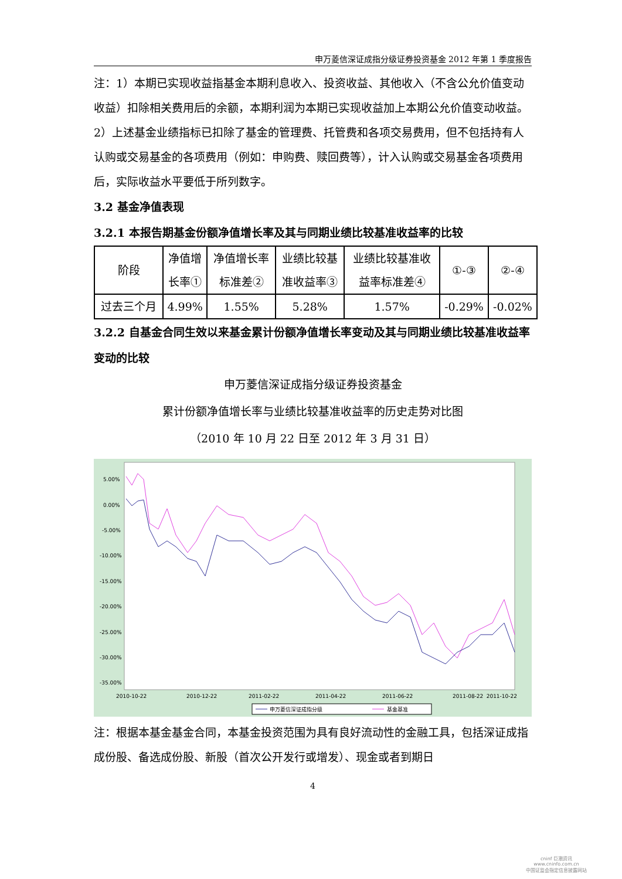申万菱信深证成指分级证券投资基金 2012 年第 1 季度报告
注：1）本期已实现收益指基金本期利息收入、投资收益、其他收入（不含公允价值变动收益）扣除相关费用后的余额，本期利润为本期已实现收益加上本期公允价值变动收益。
2）上述基金业绩指标已扣除了基金的管理费、托管费和各项交易费用，但不包括持有人认购或交易基金的各项费用（例如：申购费、赎回费等），计入认购或交易基金各项费用后，实际收益水平要低于所列数字。
3.2 基金净值表现
3.2.1 本报告期基金份额净值增长率及其与同期业绩比较基准收益率的比较
| 阶段 | 净值增 长率① | 净值增长率 标准差② | 业绩比较基 准收益率③ | 业绩比较基准收 益率标准差④ | ①-③ | ②-④ |
| 过去三个月 | 4.99% | 1.55% | 5.28% | 1.57% | -0.29% | -0.02% |
3.2.2 自基金合同生效以来基金累计份额净值增长率变动及其与同期业绩比较基准收益率变动的比较
申万菱信深证成指分级证券投资基金
累计份额净值增长率与业绩比较基准收益率的历史走势对比图
（2010 年 10 月 22 日至 2012 年 3 月 31 日）
5.00%
0.00%
-5.00%
-10.00%
-15.00%
-20.00%
-25.00%
-30.00%
-35.00%
2010-10-22
2010-12-22
2011-02-22
2011-04-22
2011-06-22
2011-08-22
2011-10-22
申万菱信深证成指分级
基金基准
注：根据本基金基金合同，本基金投资范围为具有良好流动性的金融工具，包括深证成指成份股、备选成份股、新股（首次公开发行或增发）、现金或者到期日
4
cninf 巨潮资讯
www.cninfo.com.cn
中国证监会指定信息披露网站